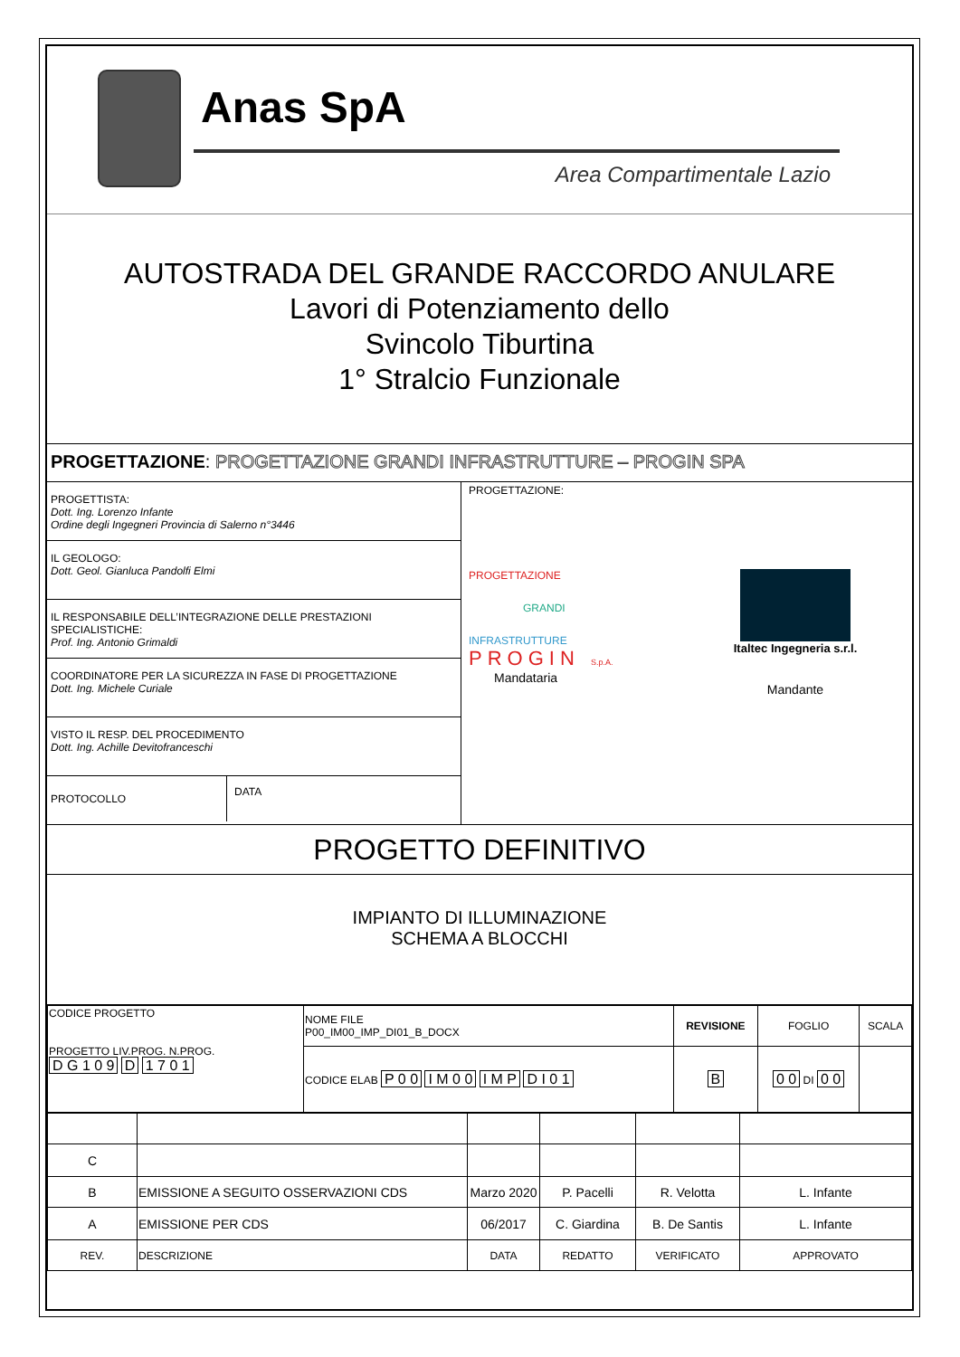Anas SpA
Area Compartimentale Lazio
AUTOSTRADA DEL GRANDE RACCORDO ANULARE
Lavori di Potenziamento dello
Svincolo Tiburtina
1° Stralcio Funzionale
PROGETTAZIONE: PROGETTAZIONE GRANDI INFRASTRUTTURE – PROGIN SPA
PROGETTISTA:
Dott. Ing. Lorenzo Infante
Ordine degli Ingegneri Provincia di Salerno n°3446
IL GEOLOGO:
Dott. Geol. Gianluca Pandolfi Elmi
IL RESPONSABILE DELL’INTEGRAZIONE DELLE PRESTAZIONI SPECIALISTICHE:
Prof. Ing. Antonio Grimaldi
COORDINATORE PER LA SICUREZZA IN FASE DI PROGETTAZIONE
Dott. Ing. Michele Curiale
VISTO IL RESP. DEL PROCEDIMENTO
Dott. Ing. Achille Devitofranceschi
PROTOCOLLO
DATA
PROGETTAZIONE:
PROGETTAZIONE
GRANDI
INFRASTRUTTURE
PROGIN S.p.A.
Mandataria
Italtec Ingegneria s.r.l.
Mandante
PROGETTO DEFINITIVO
IMPIANTO DI ILLUMINAZIONE
SCHEMA A BLOCCHI
| CODICE PROGETTO PROGETTO LIV.PROG. N.PROG. D G 1 0 9 D 1 7 0 1 | NOME FILE P00_IM00_IMP_DI01_B_DOCX | REVISIONE | FOGLIO | SCALA |
| | CODICE ELAB P 0 0 I M 0 0 I M P D I 0 1 | B | 0 0 DI 0 0 | |
| C | | | | | |
| B | EMISSIONE A SEGUITO OSSERVAZIONI CDS | Marzo 2020 | P. Pacelli | R. Velotta | L. Infante |
| A | EMISSIONE PER CDS | 06/2017 | C. Giardina | B. De Santis | L. Infante |
| REV. | DESCRIZIONE | DATA | REDATTO | VERIFICATO | APPROVATO |